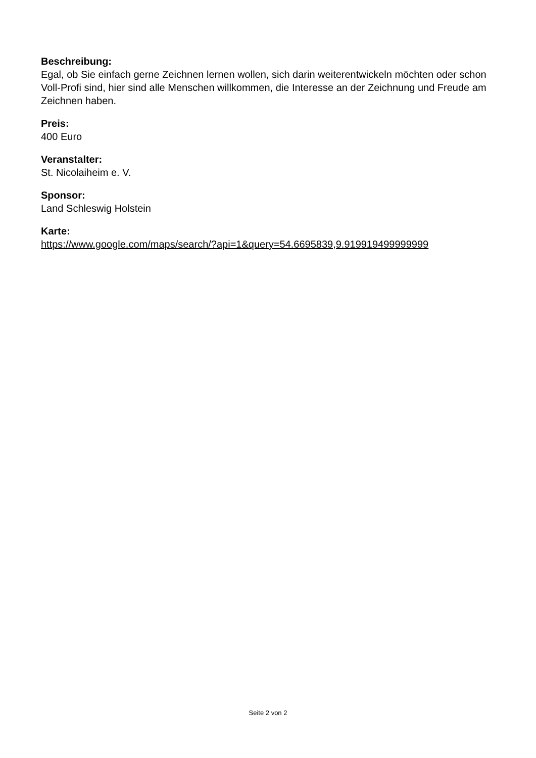Beschreibung:
Egal, ob Sie einfach gerne Zeichnen lernen wollen, sich darin weiterentwickeln möchten oder schon Voll-Profi sind, hier sind alle Menschen willkommen, die Interesse an der Zeichnung und Freude am Zeichnen haben.
Preis:
400 Euro
Veranstalter:
St. Nicolaiheim e. V.
Sponsor:
Land Schleswig Holstein
Karte:
https://www.google.com/maps/search/?api=1&query=54.6695839,9.919919499999999
Seite 2 von 2